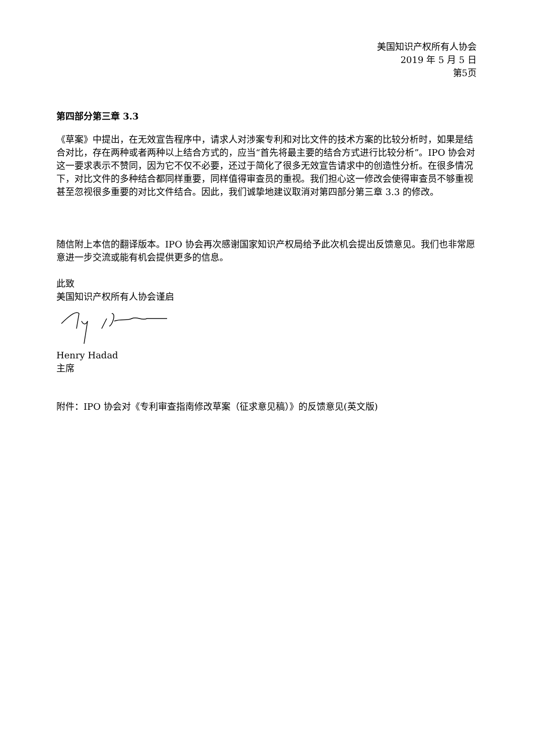美国知识产权所有人协会
2019 年 5 月 5 日
第5页
第四部分第三章 3.3
《草案》中提出，在无效宣告程序中，请求人对涉案专利和对比文件的技术方案的比较分析时，如果是结合对比，存在两种或者两种以上结合方式的，应当“首先将最主要的结合方式进行比较分析”。IPO 协会对这一要求表示不赞同，因为它不仅不必要，还过于简化了很多无效宣告请求中的创造性分析。在很多情况下，对比文件的多种结合都同样重要，同样值得审查员的重视。我们担心这一修改会使得审查员不够重视甚至忽视很多重要的对比文件结合。因此，我们诚挚地建议取消对第四部分第三章 3.3 的修改。
随信附上本信的翻译版本。IPO 协会再次感谢国家知识产权局给予此次机会提出反馈意见。我们也非常愿意进一步交流或能有机会提供更多的信息。
此致
美国知识产权所有人协会谨启
Henry Hadad
主席
附件：IPO 协会对《专利审查指南修改草案（征求意见稿）》的反馈意见(英文版)